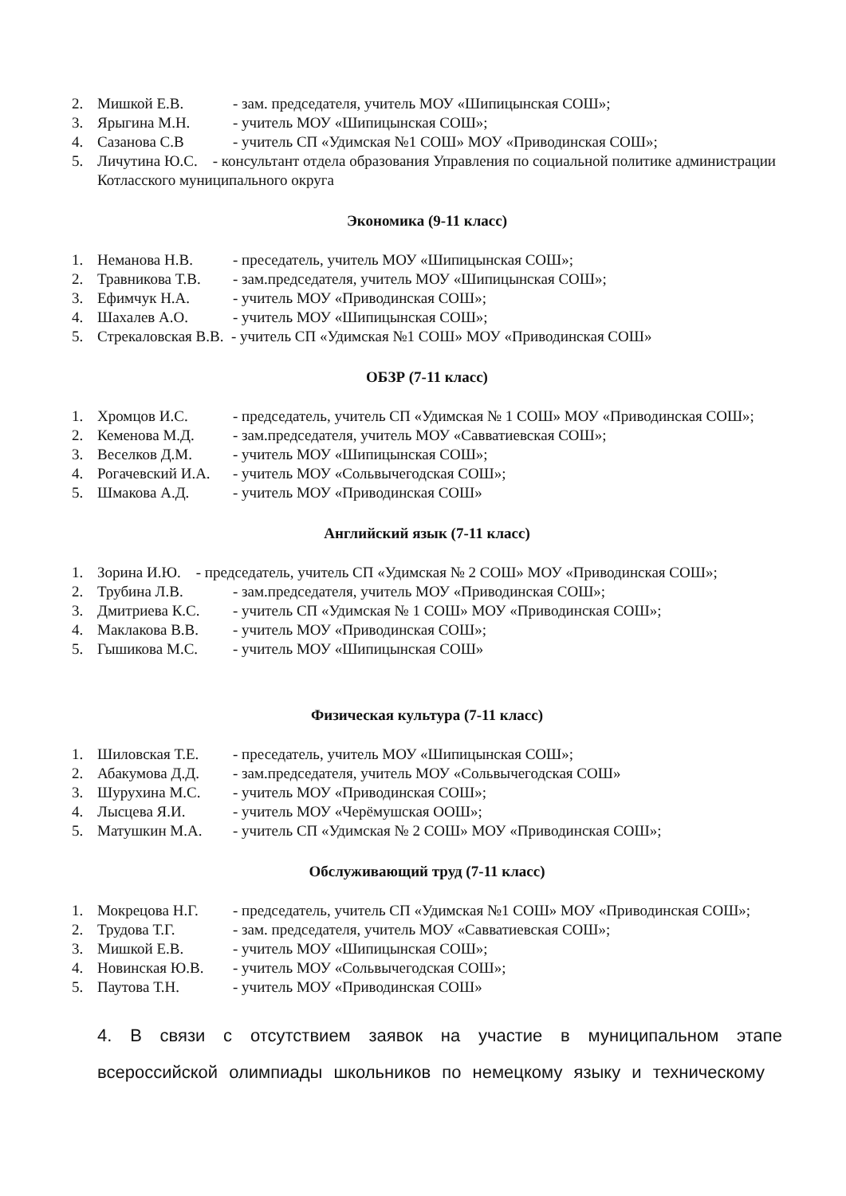2. Мишкой Е.В. - зам. председателя, учитель МОУ «Шипицынская СОШ»;
3. Ярыгина М.Н. - учитель МОУ «Шипицынская СОШ»;
4. Сазанова С.В - учитель СП «Удимская №1 СОШ» МОУ «Приводинская СОШ»;
5. Личутина Ю.С. - консультант отдела образования Управления по социальной политике администрации Котласского муниципального округа
Экономика (9-11 класс)
1. Неманова Н.В. - преседатель, учитель МОУ «Шипицынская СОШ»;
2. Травникова Т.В. - зам.председателя, учитель МОУ «Шипицынская СОШ»;
3. Ефимчук Н.А. - учитель МОУ «Приводинская СОШ»;
4. Шахалев А.О. - учитель МОУ «Шипицынская СОШ»;
5. Стрекаловская В.В. - учитель СП «Удимская №1 СОШ» МОУ «Приводинская СОШ»
ОБЗР (7-11 класс)
1. Хромцов И.С. - председатель, учитель СП «Удимская № 1 СОШ» МОУ «Приводинская СОШ»;
2. Кеменова М.Д. - зам.председателя, учитель МОУ «Савватиевская СОШ»;
3. Веселков Д.М. - учитель МОУ «Шипицынская СОШ»;
4. Рогачевский И.А. - учитель МОУ «Сольвычегодская СОШ»;
5. Шмакова А.Д. - учитель МОУ «Приводинская СОШ»
Английский язык (7-11 класс)
1. Зорина И.Ю. - председатель, учитель СП «Удимская № 2 СОШ» МОУ «Приводинская СОШ»;
2. Трубина Л.В. - зам.председателя, учитель МОУ «Приводинская СОШ»;
3. Дмитриева К.С. - учитель СП «Удимская № 1 СОШ» МОУ «Приводинская СОШ»;
4. Маклакова В.В. - учитель МОУ «Приводинская СОШ»;
5. Гышикова М.С. - учитель МОУ «Шипицынская СОШ»
Физическая культура (7-11 класс)
1. Шиловская Т.Е. - преседатель, учитель МОУ «Шипицынская СОШ»;
2. Абакумова Д.Д. - зам.председателя, учитель МОУ «Сольвычегодская СОШ»
3. Шурухина М.С. - учитель МОУ «Приводинская СОШ»;
4. Лысцева Я.И. - учитель МОУ «Черёмушская ООШ»;
5. Матушкин М.А. - учитель СП «Удимская № 2 СОШ» МОУ «Приводинская СОШ»;
Обслуживающий труд (7-11 класс)
1. Мокрецова Н.Г. - председатель, учитель СП «Удимская №1 СОШ» МОУ «Приводинская СОШ»;
2. Трудова Т.Г. - зам. председателя, учитель МОУ «Савватиевская СОШ»;
3. Мишкой Е.В. - учитель МОУ «Шипицынская СОШ»;
4. Новинская Ю.В. - учитель МОУ «Сольвычегодская СОШ»;
5. Паутова Т.Н. - учитель МОУ «Приводинская СОШ»
4. В связи с отсутствием заявок на участие в муниципальном этапе всероссийской олимпиады школьников по немецкому языку и техническому